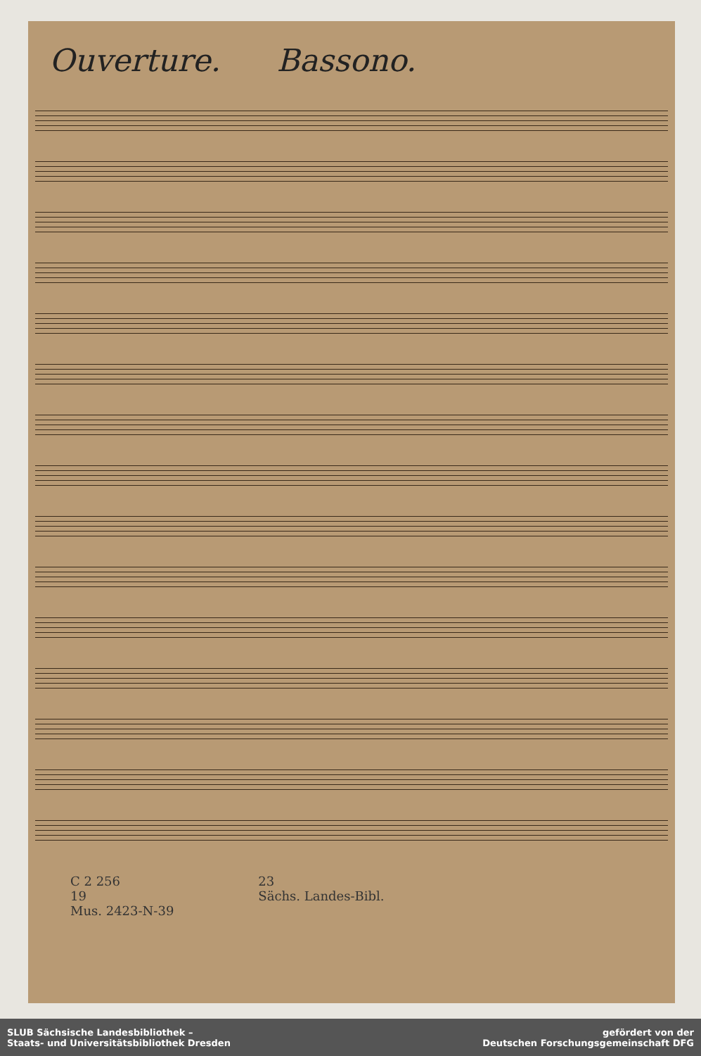Ouverture. Bassono.
C 2 256
19
Mus. 2423-N-39
23
Sächs. Landes-Bibl.
SLUB Sächsische Landesbibliothek –
Staats- und Universitätsbibliothek Dresden
gefördert von der
Deutschen Forschungsgemeinschaft DFG